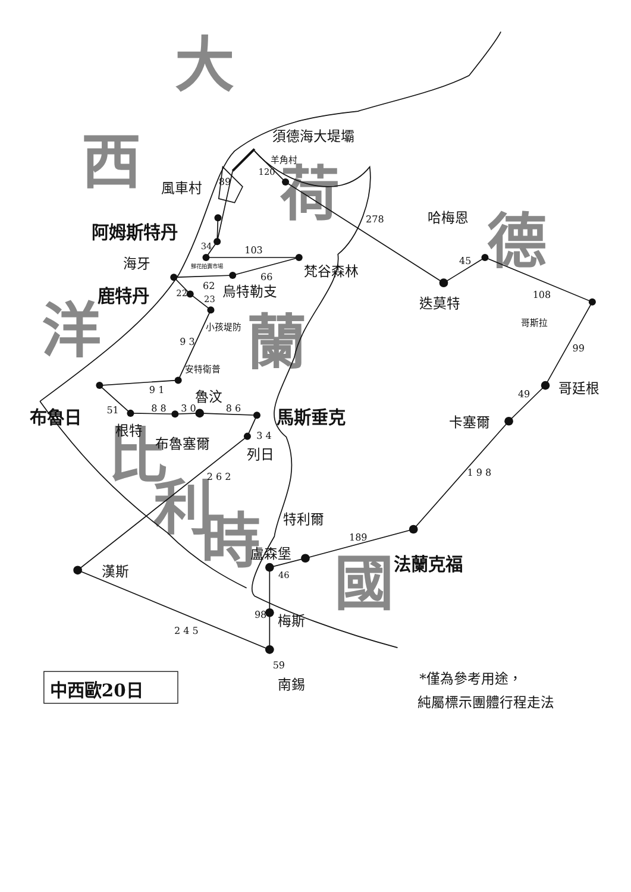大
西
洋
荷
德
蘭
比
利
時
國
須德海大堤壩
羊角村
120
89
風車村
阿姆斯特丹
34
103
鮮花拍賣市場
梵谷森林
海牙
66
62
烏特勒支
鹿特丹
22
23
小孩堤防
9 3
安特衛普
9 1
魯汶
51
8 8
3 0
8 6
布魯日
馬斯垂克
根特
布魯塞爾
3 4
列日
2 6 2
漢斯
2 4 5
特利爾
189
盧森堡
46
法蘭克福
98
梅斯
59
南錫
278
哈梅恩
45
迭莫特
108
哥斯拉
99
哥廷根
49
卡塞爾
1 9 8
中西歐20日
*僅為參考用途，
純屬標示團體行程走法